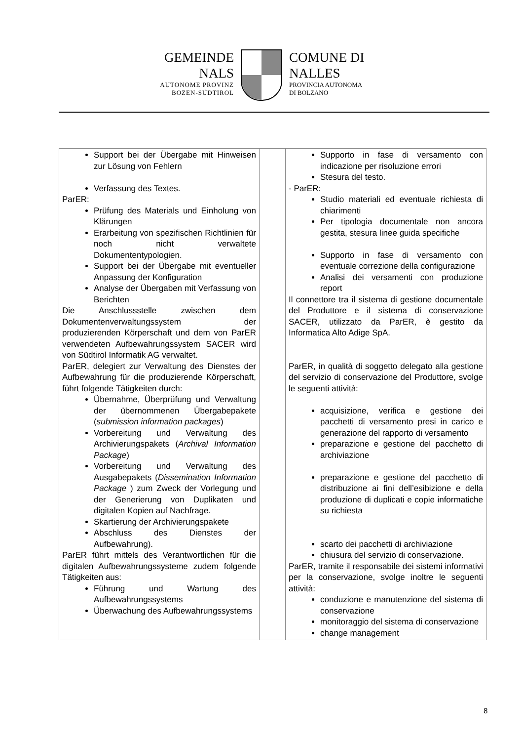GEMEINDE
NALS
AUTONOME PROVINZ
BOZEN-SÜDTIROL
COMUNE DI
NALLES
PROVINCIA AUTONOMA
DI BOLZANO
| Support bei der Übergabe mit Hinweisen zur Lösung von Fehlern Verfassung des Textes. ParER: Prüfung des Materials und Einholung von Klärungen Erarbeitung von spezifischen Richtlinien für noch nicht verwaltete Dokumententypologien. Support bei der Übergabe mit eventueller Anpassung der Konfiguration Analyse der Übergaben mit Verfassung von Berichten Die Anschlussstelle zwischen dem Dokumentenverwaltungssystem der produzierenden Körperschaft und dem von ParER verwendeten Aufbewahrungssystem SACER wird von Südtirol Informatik AG verwaltet. ParER, delegiert zur Verwaltung des Dienstes der Aufbewahrung für die produzierende Körperschaft, führt folgende Tätigkeiten durch: Übernahme, Überprüfung und Verwaltung der übernommenen Übergabepakete ( submission information packages ) Vorbereitung und Verwaltung des Archivierungspakets ( Archival Information Package ) Vorbereitung und Verwaltung des Ausgabepakets ( Dissemination Information Package ) zum Zweck der Vorlegung und der Generierung von Duplikaten und digitalen Kopien auf Nachfrage. Skartierung der Archivierungspakete Abschluss des Dienstes der Aufbewahrung). ParER führt mittels des Verantwortlichen für die digitalen Aufbewahrungssysteme zudem folgende Tätigkeiten aus: Führung und Wartung des Aufbewahrungssystems Überwachung des Aufbewahrungssystems | | Supporto in fase di versamento con indicazione per risoluzione errori Stesura del testo. - ParER: Studio materiali ed eventuale richiesta di chiarimenti Per tipologia documentale non ancora gestita, stesura linee guida specifiche Supporto in fase di versamento con eventuale correzione della configurazione Analisi dei versamenti con produzione report Il connettore tra il sistema di gestione documentale del Produttore e il sistema di conservazione SACER, utilizzato da ParER, è gestito da Informatica Alto Adige SpA. ParER, in qualità di soggetto delegato alla gestione del servizio di conservazione del Produttore, svolge le seguenti attività: acquisizione, verifica e gestione dei pacchetti di versamento presi in carico e generazione del rapporto di versamento preparazione e gestione del pacchetto di archiviazione preparazione e gestione del pacchetto di distribuzione ai fini dell’esibizione e della produzione di duplicati e copie informatiche su richiesta scarto dei pacchetti di archiviazione chiusura del servizio di conservazione. ParER, tramite il responsabile dei sistemi informativi per la conservazione, svolge inoltre le seguenti attività: conduzione e manutenzione del sistema di conservazione monitoraggio del sistema di conservazione change management |
8